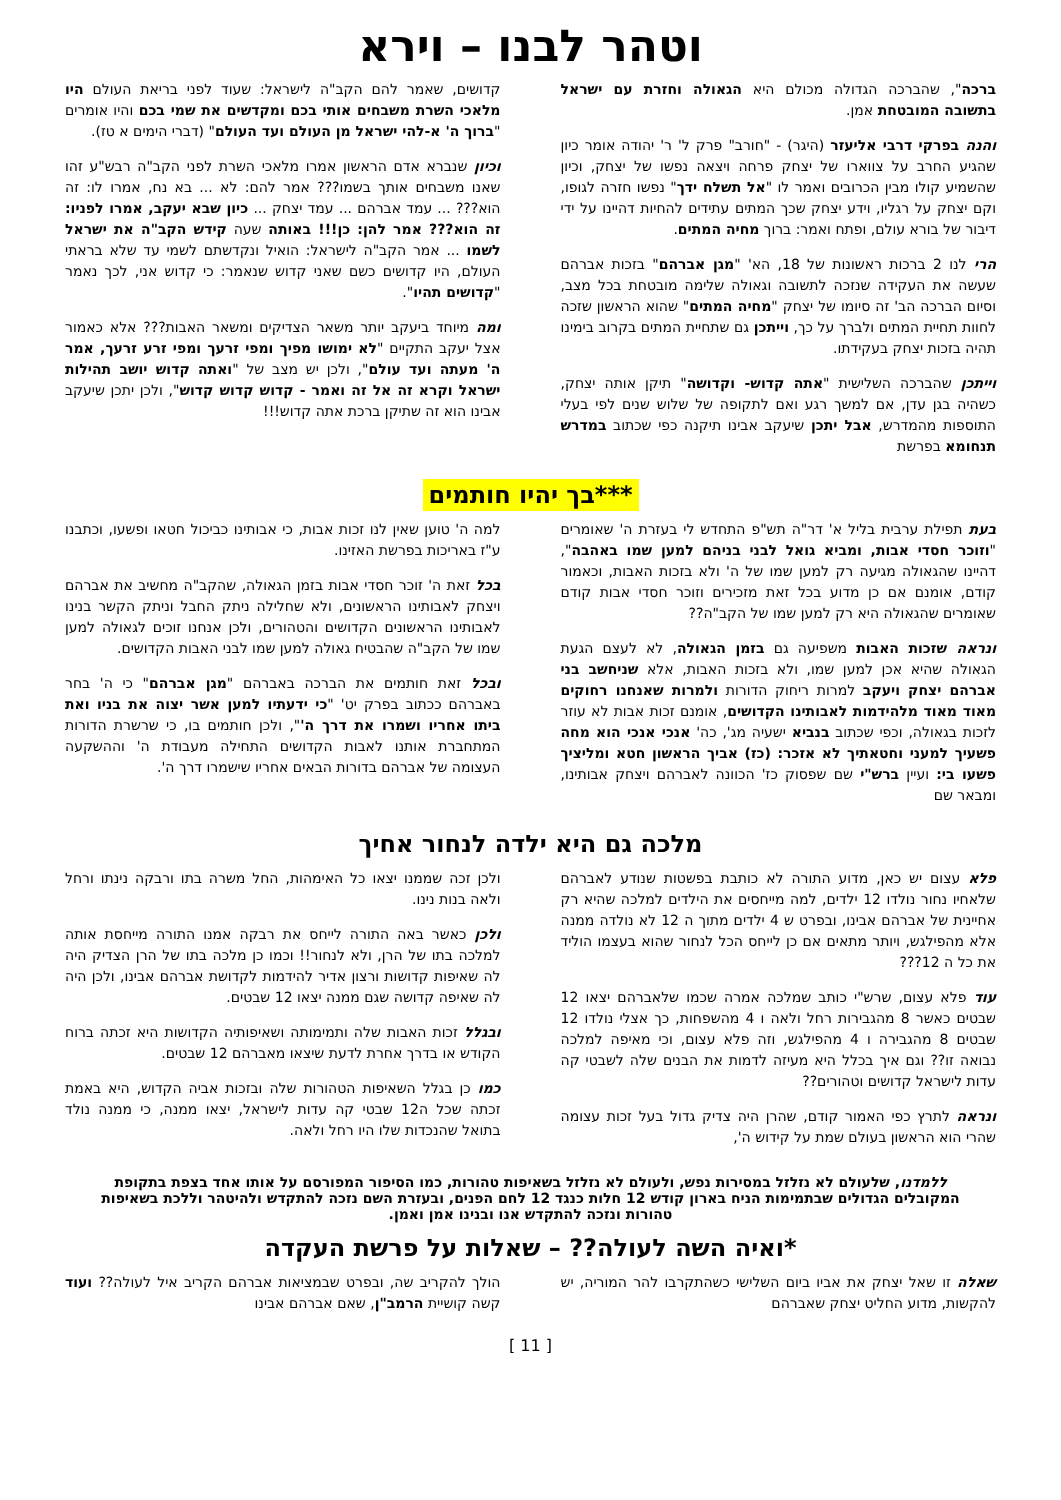וטהר לבנו – וירא
ברכה", שהברכה הגדולה מכולם היא הגאולה וחזרת עם ישראל בתשובה המובטחת אמן.
והנה בפרקי דרבי אליעזר (היגר) - "חורב" פרק ל' ר' יהודה אומר כיון שהגיע החרב על צווארו של יצחק פרחה ויצאה נפשו של יצחק, וכיון שהשמיע קולו מבין הכרובים ואמר לו "אל תשלח ידך" נפשו חזרה לגופו, וקם יצחק על רגליו, וידע יצחק שכך המתים עתידים להחיות דהיינו על ידי דיבור של בורא עולם, ופתח ואמר: ברוך מחיה המתים.
הרי לנו 2 ברכות ראשונות של 18, הא' "מגן אברהם" בזכות אברהם שעשה את העקידה שנזכה לתשובה וגאולה שלימה מובטחת בכל מצב, וסיום הברכה הב' זה סיומו של יצחק "מחיה המתים" שהוא הראשון שזכה לחוות תחיית המתים ולברך על כך, וייתכן גם שתחיית המתים בקרוב בימינו תהיה בזכות יצחק בעקידתו.
וייתכן שהברכה השלישית "אתה קדוש- וקדושה" תיקן אותה יצחק, כשהיה בגן עדן, אם למשך רגע ואם לתקופה של שלוש שנים לפי בעלי התוספות מהמדרש, אבל יתכן שיעקב אבינו תיקנה כפי שכתוב במדרש תנחומא בפרשת
קדושים, שאמר להם הקב"ה לישראל: שעוד לפני בריאת העולם היו מלאכי השרת משבחים אותי בכם ומקדשים את שמי בכם והיו אומרים "ברוך ה' א-להי ישראל מן העולם ועד העולם" (דברי הימים א טז).
וכיון שנברא אדם הראשון אמרו מלאכי השרת לפני הקב"ה רבש"ע זהו שאנו משבחים אותך בשמו??? אמר להם: לא ... בא נח, אמרו לו: זה הוא??? ... עמד אברהם ... עמד יצחק ... כיון שבא יעקב, אמרו לפניו: זה הוא??? אמר להן: כן!!! באותה שעה קידש הקב"ה את ישראל לשמו ... אמר הקב"ה לישראל: הואיל ונקדשתם לשמי עד שלא בראתי העולם, היו קדושים כשם שאני קדוש שנאמר: כי קדוש אני, לכך נאמר "קדושים תהיו".
ומה מיוחד ביעקב יותר משאר הצדיקים ומשאר האבות??? אלא כאמור אצל יעקב התקיים "לא ימושו מפיך ומפי זרעך ומפי זרע זרעך, אמר ה' מעתה ועד עולם", ולכן יש מצב של "ואתה קדוש יושב תהילות ישראל וקרא זה אל זה ואמר - קדוש קדוש קדוש", ולכן יתכן שיעקב אבינו הוא זה שתיקן ברכת אתה קדוש!!!
***בך יהיו חותמים
בעת תפילת ערבית בליל א' דר"ה תש"פ התחדש לי בעזרת ה' שאומרים "וזוכר חסדי אבות, ומביא גואל לבני בניהם למען שמו באהבה", דהיינו שהגאולה מגיעה רק למען שמו של ה' ולא בזכות האבות, וכאמור קודם, אומנם אם כן מדוע בכל זאת מזכירים וזוכר חסדי אבות קודם שאומרים שהגאולה היא רק למען שמו של הקב"ה??
ונראה שזכות האבות משפיעה גם בזמן הגאולה, לא לעצם הגעת הגאולה שהיא אכן למען שמו, ולא בזכות האבות, אלא שניחשב בני אברהם יצחק ויעקב למרות ריחוק הדורות ולמרות שאנחנו רחוקים מאוד מאוד מלהידמות לאבותינו הקדושים, אומנם זכות אבות לא עוזר לזכות בגאולה, וכפי שכתוב בנביא ישעיה מג', כה' אנכי אנכי הוא מחה פשעיך למעני וחטאתיך לא אזכר: (כז) אביך הראשון חטא ומליציך פשעו בי: ועיין ברש"י שם שפסוק כז' הכוונה לאברהם ויצחק אבותינו, ומבאר שם
למה ה' טוען שאין לנו זכות אבות, כי אבותינו כביכול חטאו ופשעו, וכתבנו ע"ז באריכות בפרשת האזינו.
בכל זאת ה' זוכר חסדי אבות בזמן הגאולה, שהקב"ה מחשיב את אברהם ויצחק לאבותינו הראשונים, ולא שחלילה ניתק החבל וניתק הקשר בנינו לאבותינו הראשונים הקדושים והטהורים, ולכן אנחנו זוכים לגאולה למען שמו של הקב"ה שהבטיח גאולה למען שמו לבני האבות הקדושים.
ובכל זאת חותמים את הברכה באברהם "מגן אברהם" כי ה' בחר באברהם ככתוב בפרק יט' "כי ידעתיו למען אשר יצוה את בניו ואת ביתו אחריו ושמרו את דרך ה'", ולכן חותמים בו, כי שרשרת הדורות המתחברת אותנו לאבות הקדושים התחילה מעבודת ה' וההשקעה העצומה של אברהם בדורות הבאים אחריו שישמרו דרך ה'.
מלכה גם היא ילדה לנחור אחיך
פלא עצום יש כאן, מדוע התורה לא כותבת בפשטות שנודע לאברהם שלאחיו נחור נולדו 12 ילדים, למה מייחסים את הילדים למלכה שהיא רק אחיינית של אברהם אבינו, ובפרט ש 4 ילדים מתוך ה 12 לא נולדה ממנה אלא מהפילגש, ויותר מתאים אם כן לייחס הכל לנחור שהוא בעצמו הוליד את כל ה 12???
עוד פלא עצום, שרש"י כותב שמלכה אמרה שכמו שלאברהם יצאו 12 שבטים כאשר 8 מהגבירות רחל ולאה ו 4 מהשפחות, כך אצלי נולדו 12 שבטים 8 מהגבירה ו 4 מהפילגש, וזה פלא עצום, וכי מאיפה למלכה נבואה זו?? וגם איך בכלל היא מעיזה לדמות את הבנים שלה לשבטי קה עדות לישראל קדושים וטהורים??
ונראה לתרץ כפי האמור קודם, שהרן היה צדיק גדול בעל זכות עצומה שהרי הוא הראשון בעולם שמת על קידוש ה',
ולכן זכה שממנו יצאו כל האימהות, החל משרה בתו ורבקה נינתו ורחל ולאה בנות נינו.
ולכן כאשר באה התורה לייחס את רבקה אמנו התורה מייחסת אותה למלכה בתו של הרן, ולא לנחור!! וכמו כן מלכה בתו של הרן הצדיק היה לה שאיפות קדושות ורצון אדיר להידמות לקדושת אברהם אבינו, ולכן היה לה שאיפה קדושה שגם ממנה יצאו 12 שבטים.
ובגלל זכות האבות שלה ותמימותה ושאיפותיה הקדושות היא זכתה ברוח הקודש או בדרך אחרת לדעת שיצאו מאברהם 12 שבטים.
כמו כן בגלל השאיפות הטהורות שלה ובזכות אביה הקדוש, היא באמת זכתה שכל ה12 שבטי קה עדות לישראל, יצאו ממנה, כי ממנה נולד בתואל שהנכדות שלו היו רחל ולאה.
ללמדנו, שלעולם לא נזלזל במסירות נפש, ולעולם לא נזלזל בשאיפות טהורות, כמו הסיפור המפורסם על אותו אחד בצפת בתקופת המקובלים הגדולים שבתמימות הניח בארון קודש 12 חלות כנגד 12 לחם הפנים, ובעזרת השם נזכה להתקדש ולהיטהר וללכת בשאיפות טהורות ונזכה להתקדש אנו ובנינו אמן ואמן.
*ואיה השה לעולה?? – שאלות על פרשת העקדה
שאלה זו שאל יצחק את אביו ביום השלישי כשהתקרבו להר המוריה, יש להקשות, מדוע החליט יצחק שאברהם
הולך להקריב שה, ובפרט שבמציאות אברהם הקריב איל לעולה?? ועוד קשה קושיית הרמב"ן, שאם אברהם אבינו
[ 11 ]